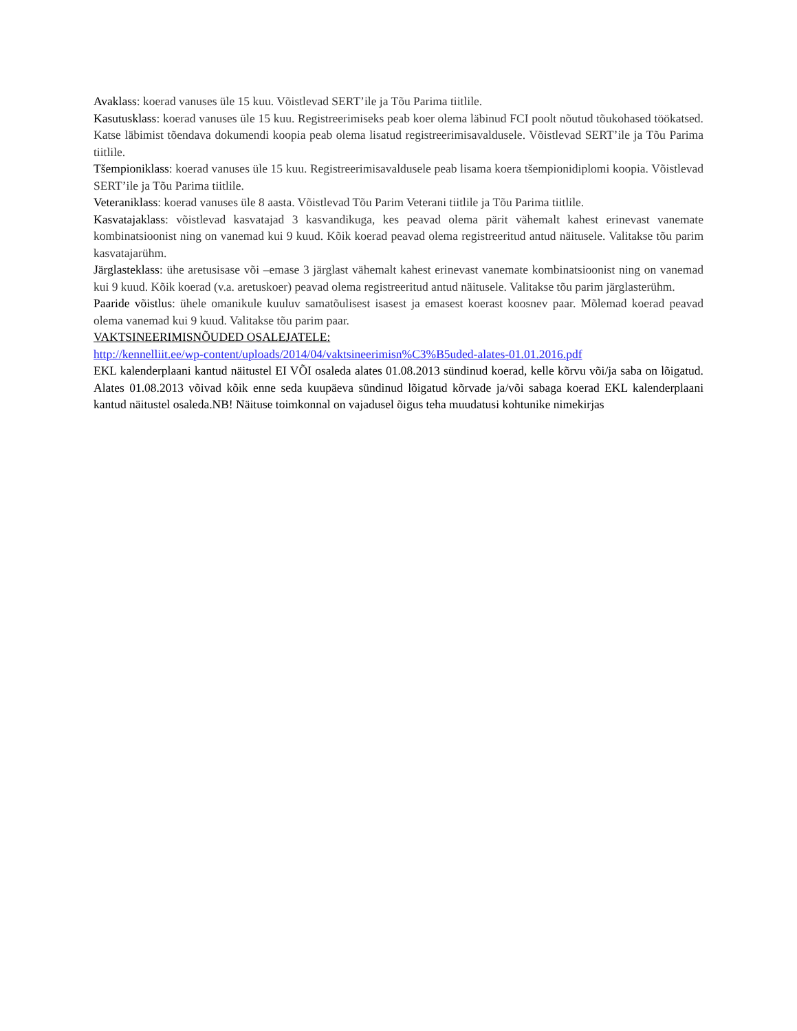Avaklass: koerad vanuses üle 15 kuu. Võistlevad SERT’ile ja Tõu Parima tiitlile.
Kasutusklass: koerad vanuses üle 15 kuu. Registreerimiseks peab koer olema läbinud FCI poolt nõutud tõukohased töökatsed. Katse läbimist tõendava dokumendi koopia peab olema lisatud registreerimisavaldusele. Võistlevad SERT’ile ja Tõu Parima tiitlile.
Tšempioniklass: koerad vanuses üle 15 kuu. Registreerimisavaldusele peab lisama koera tšempionidiplomi koopia. Võistlevad SERT’ile ja Tõu Parima tiitlile.
Veteraniklass: koerad vanuses üle 8 aasta. Võistlevad Tõu Parim Veterani tiitlile ja Tõu Parima tiitlile.
Kasvatajaklass: võistlevad kasvatajad 3 kasvandikuga, kes peavad olema pärit vähemalt kahest erinevast vanemate kombinatsioonist ning on vanemad kui 9 kuud. Kõik koerad peavad olema registreeritud antud näitusele. Valitakse tõu parim kasvatajarühm.
Järglasteklass: ühe aretusisase või –emase 3 järglast vähemalt kahest erinevast vanemate kombinatsioonist ning on vanemad kui 9 kuud. Kõik koerad (v.a. aretuskoer) peavad olema registreeritud antud näitusele. Valitakse tõu parim järglasterühm.
Paaride võistlus: ühele omanikule kuuluv samatõulisest isasest ja emasest koerast koosnev paar. Mõlemad koerad peavad olema vanemad kui 9 kuud. Valitakse tõu parim paar.
VAKTSINEERIMISNÕUDED OSALEJATELE:
http://kennelliit.ee/wp-content/uploads/2014/04/vaktsineerimisn%C3%B5uded-alates-01.01.2016.pdf
EKL kalenderplaani kantud näitustel EI VÕI osaleda alates 01.08.2013 sündinud koerad, kelle kõrvu või/ja saba on lõigatud. Alates 01.08.2013 võivad kõik enne seda kuupäeva sündinud lõigatud kõrvade ja/või sabaga koerad EKL kalenderplaani kantud näitustel osaleda.NB! Näituse toimkonnal on vajadusel õigus teha muudatusi kohtunike nimekirjas